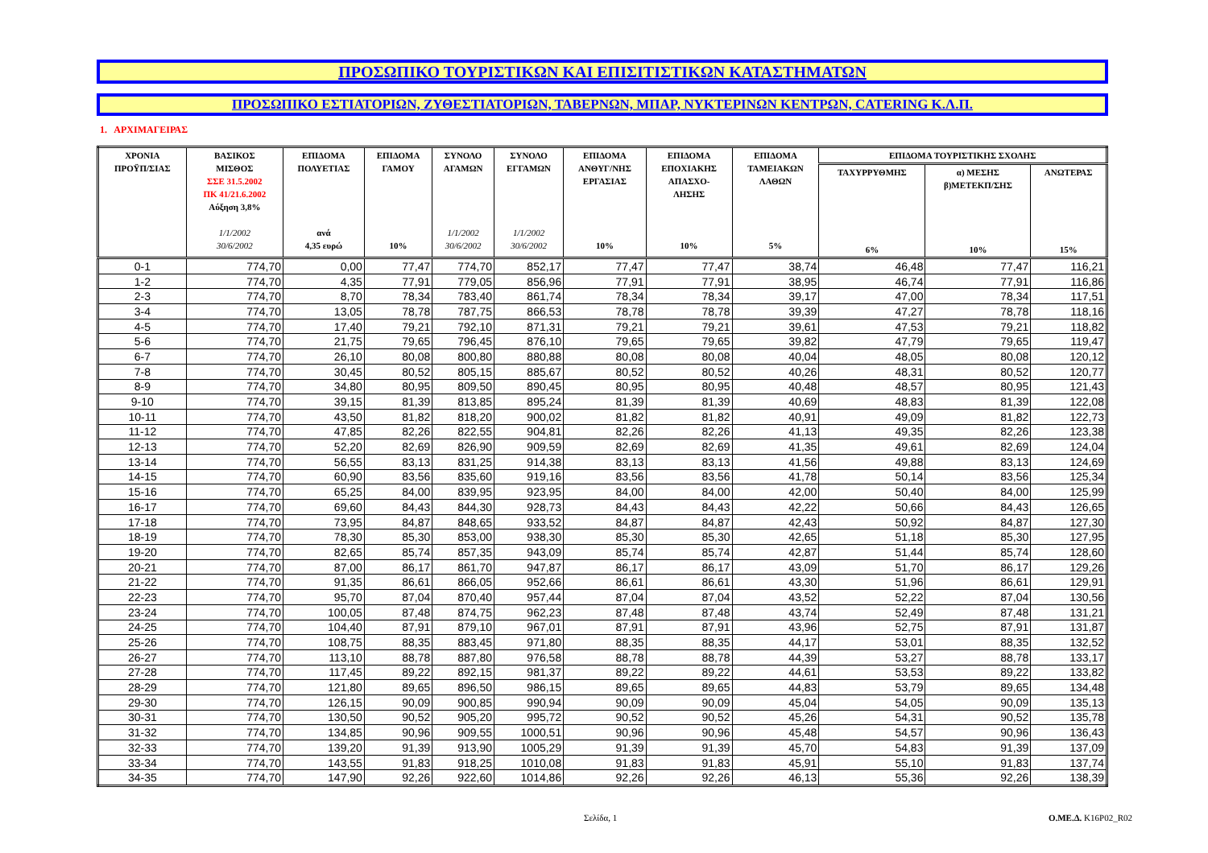ΠΡΟΣΩΠΙΚΟ ΤΟΥΡΙΣΤΙΚΩΝ ΚΑΙ ΕΠΙΣΙΤΙΣΤΙΚΩΝ ΚΑΤΑΣΤΗΜΑΤΩΝ
ΠΡΟΣΩΠΙΚΟ ΕΣΤΙΑΤΟΡΙΩΝ, ΖΥΘΕΣΤΙΑΤΟΡΙΩΝ, ΤΑΒΕΡΝΩΝ, ΜΠΑΡ, ΝΥΚΤΕΡΙΝΩΝ ΚΕΝΤΡΩΝ, CATERING Κ.Λ.Π.
1. ΑΡΧΙΜΑΓΕΙΡΑΣ
| ΧΡΟΝΙΑ ΠΡΟΫΠ/ΣΙΑΣ | ΒΑΣΙΚΟΣ ΜΙΣΘΟΣ ΣΣΕ 31.5.2002 ΠΚ 41/21.6.2002 Αύξηση 3,8% 1/1/2002 30/6/2002 | ΕΠΙΔΟΜΑ ΠΟΛΥΕΤΙΑΣ ανά 4,35 ευρώ | ΕΠΙΔΟΜΑ ΓΑΜΟΥ 10% | ΣΥΝΟΛΟ ΑΓΑΜΩΝ 1/1/2002 30/6/2002 | ΣΥΝΟΛΟ ΕΓΓΑΜΩΝ 1/1/2002 30/6/2002 | ΕΠΙΔΟΜΑ ΑΝΘΥΓ/ΝΗΣ ΕΡΓΑΣΙΑΣ 10% | ΕΠΙΔΟΜΑ ΕΠΟΧΙΑΚΗΣ ΑΠΑΣΧΟ- ΛΗΣΗΣ 10% | ΕΠΙΔΟΜΑ ΤΑΜΕΙΑΚΩΝ ΛΑΘΩΝ 5% | ΕΠΙΔΟΜΑ ΤΟΥΡΙΣΤΙΚΗΣ ΣΧΟΛΗΣ | | |
| --- | --- | --- | --- | --- | --- | --- | --- | --- | --- | --- | --- |
| | | | | | | | | | ΤΑΧΥΡΡΥΘΜΗΣ 6% | α) ΜΕΣΗΣ β)ΜΕΤΕΚΠ/ΣΗΣ 10% | ΑΝΩΤΕΡΑΣ 15% |
| 0-1 | 774,70 | 0,00 | 77,47 | 774,70 | 852,17 | 77,47 | 77,47 | 38,74 | 46,48 | 77,47 | 116,21 |
| 1-2 | 774,70 | 4,35 | 77,91 | 779,05 | 856,96 | 77,91 | 77,91 | 38,95 | 46,74 | 77,91 | 116,86 |
| 2-3 | 774,70 | 8,70 | 78,34 | 783,40 | 861,74 | 78,34 | 78,34 | 39,17 | 47,00 | 78,34 | 117,51 |
| 3-4 | 774,70 | 13,05 | 78,78 | 787,75 | 866,53 | 78,78 | 78,78 | 39,39 | 47,27 | 78,78 | 118,16 |
| 4-5 | 774,70 | 17,40 | 79,21 | 792,10 | 871,31 | 79,21 | 79,21 | 39,61 | 47,53 | 79,21 | 118,82 |
| 5-6 | 774,70 | 21,75 | 79,65 | 796,45 | 876,10 | 79,65 | 79,65 | 39,82 | 47,79 | 79,65 | 119,47 |
| 6-7 | 774,70 | 26,10 | 80,08 | 800,80 | 880,88 | 80,08 | 80,08 | 40,04 | 48,05 | 80,08 | 120,12 |
| 7-8 | 774,70 | 30,45 | 80,52 | 805,15 | 885,67 | 80,52 | 80,52 | 40,26 | 48,31 | 80,52 | 120,77 |
| 8-9 | 774,70 | 34,80 | 80,95 | 809,50 | 890,45 | 80,95 | 80,95 | 40,48 | 48,57 | 80,95 | 121,43 |
| 9-10 | 774,70 | 39,15 | 81,39 | 813,85 | 895,24 | 81,39 | 81,39 | 40,69 | 48,83 | 81,39 | 122,08 |
| 10-11 | 774,70 | 43,50 | 81,82 | 818,20 | 900,02 | 81,82 | 81,82 | 40,91 | 49,09 | 81,82 | 122,73 |
| 11-12 | 774,70 | 47,85 | 82,26 | 822,55 | 904,81 | 82,26 | 82,26 | 41,13 | 49,35 | 82,26 | 123,38 |
| 12-13 | 774,70 | 52,20 | 82,69 | 826,90 | 909,59 | 82,69 | 82,69 | 41,35 | 49,61 | 82,69 | 124,04 |
| 13-14 | 774,70 | 56,55 | 83,13 | 831,25 | 914,38 | 83,13 | 83,13 | 41,56 | 49,88 | 83,13 | 124,69 |
| 14-15 | 774,70 | 60,90 | 83,56 | 835,60 | 919,16 | 83,56 | 83,56 | 41,78 | 50,14 | 83,56 | 125,34 |
| 15-16 | 774,70 | 65,25 | 84,00 | 839,95 | 923,95 | 84,00 | 84,00 | 42,00 | 50,40 | 84,00 | 125,99 |
| 16-17 | 774,70 | 69,60 | 84,43 | 844,30 | 928,73 | 84,43 | 84,43 | 42,22 | 50,66 | 84,43 | 126,65 |
| 17-18 | 774,70 | 73,95 | 84,87 | 848,65 | 933,52 | 84,87 | 84,87 | 42,43 | 50,92 | 84,87 | 127,30 |
| 18-19 | 774,70 | 78,30 | 85,30 | 853,00 | 938,30 | 85,30 | 85,30 | 42,65 | 51,18 | 85,30 | 127,95 |
| 19-20 | 774,70 | 82,65 | 85,74 | 857,35 | 943,09 | 85,74 | 85,74 | 42,87 | 51,44 | 85,74 | 128,60 |
| 20-21 | 774,70 | 87,00 | 86,17 | 861,70 | 947,87 | 86,17 | 86,17 | 43,09 | 51,70 | 86,17 | 129,26 |
| 21-22 | 774,70 | 91,35 | 86,61 | 866,05 | 952,66 | 86,61 | 86,61 | 43,30 | 51,96 | 86,61 | 129,91 |
| 22-23 | 774,70 | 95,70 | 87,04 | 870,40 | 957,44 | 87,04 | 87,04 | 43,52 | 52,22 | 87,04 | 130,56 |
| 23-24 | 774,70 | 100,05 | 87,48 | 874,75 | 962,23 | 87,48 | 87,48 | 43,74 | 52,49 | 87,48 | 131,21 |
| 24-25 | 774,70 | 104,40 | 87,91 | 879,10 | 967,01 | 87,91 | 87,91 | 43,96 | 52,75 | 87,91 | 131,87 |
| 25-26 | 774,70 | 108,75 | 88,35 | 883,45 | 971,80 | 88,35 | 88,35 | 44,17 | 53,01 | 88,35 | 132,52 |
| 26-27 | 774,70 | 113,10 | 88,78 | 887,80 | 976,58 | 88,78 | 88,78 | 44,39 | 53,27 | 88,78 | 133,17 |
| 27-28 | 774,70 | 117,45 | 89,22 | 892,15 | 981,37 | 89,22 | 89,22 | 44,61 | 53,53 | 89,22 | 133,82 |
| 28-29 | 774,70 | 121,80 | 89,65 | 896,50 | 986,15 | 89,65 | 89,65 | 44,83 | 53,79 | 89,65 | 134,48 |
| 29-30 | 774,70 | 126,15 | 90,09 | 900,85 | 990,94 | 90,09 | 90,09 | 45,04 | 54,05 | 90,09 | 135,13 |
| 30-31 | 774,70 | 130,50 | 90,52 | 905,20 | 995,72 | 90,52 | 90,52 | 45,26 | 54,31 | 90,52 | 135,78 |
| 31-32 | 774,70 | 134,85 | 90,96 | 909,55 | 1000,51 | 90,96 | 90,96 | 45,48 | 54,57 | 90,96 | 136,43 |
| 32-33 | 774,70 | 139,20 | 91,39 | 913,90 | 1005,29 | 91,39 | 91,39 | 45,70 | 54,83 | 91,39 | 137,09 |
| 33-34 | 774,70 | 143,55 | 91,83 | 918,25 | 1010,08 | 91,83 | 91,83 | 45,91 | 55,10 | 91,83 | 137,74 |
| 34-35 | 774,70 | 147,90 | 92,26 | 922,60 | 1014,86 | 92,26 | 92,26 | 46,13 | 55,36 | 92,26 | 138,39 |
Σελίδα, 1 Ο.ΜΕ.Δ. K16P02_R02